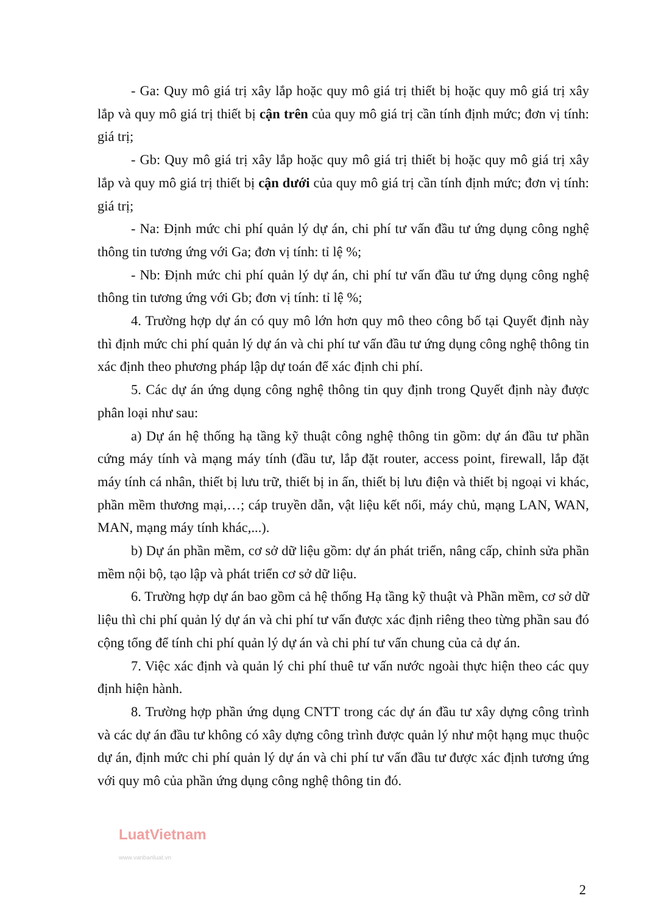- Ga: Quy mô giá trị xây lắp hoặc quy mô giá trị thiết bị hoặc quy mô giá trị xây lắp và quy mô giá trị thiết bị cận trên của quy mô giá trị cần tính định mức; đơn vị tính: giá trị;
- Gb: Quy mô giá trị xây lắp hoặc quy mô giá trị thiết bị hoặc quy mô giá trị xây lắp và quy mô giá trị thiết bị cận dưới của quy mô giá trị cần tính định mức; đơn vị tính: giá trị;
- Na: Định mức chi phí quản lý dự án, chi phí tư vấn đầu tư ứng dụng công nghệ thông tin tương ứng với Ga; đơn vị tính: tỉ lệ %;
- Nb: Định mức chi phí quản lý dự án, chi phí tư vấn đầu tư ứng dụng công nghệ thông tin tương ứng với Gb; đơn vị tính: tỉ lệ %;
4. Trường hợp dự án có quy mô lớn hơn quy mô theo công bố tại Quyết định này thì định mức chi phí quản lý dự án và chi phí tư vấn đầu tư ứng dụng công nghệ thông tin xác định theo phương pháp lập dự toán để xác định chi phí.
5. Các dự án ứng dụng công nghệ thông tin quy định trong Quyết định này được phân loại như sau:
a) Dự án hệ thống hạ tầng kỹ thuật công nghệ thông tin gồm: dự án đầu tư phần cứng máy tính và mạng máy tính (đầu tư, lắp đặt router, access point, firewall, lắp đặt máy tính cá nhân, thiết bị lưu trữ, thiết bị in ấn, thiết bị lưu điện và thiết bị ngoại vi khác, phần mềm thương mại,…; cáp truyền dẫn, vật liệu kết nối, máy chủ, mạng LAN, WAN, MAN, mạng máy tính khác,...).
b) Dự án phần mềm, cơ sở dữ liệu gồm: dự án phát triển, nâng cấp, chỉnh sửa phần mềm nội bộ, tạo lập và phát triển cơ sở dữ liệu.
6. Trường hợp dự án bao gồm cả hệ thống Hạ tầng kỹ thuật và Phần mềm, cơ sở dữ liệu thì chi phí quản lý dự án và chi phí tư vấn được xác định riêng theo từng phần sau đó cộng tổng để tính chi phí quản lý dự án và chi phí tư vấn chung của cả dự án.
7. Việc xác định và quản lý chi phí thuê tư vấn nước ngoài thực hiện theo các quy định hiện hành.
8. Trường hợp phần ứng dụng CNTT trong các dự án đầu tư xây dựng công trình và các dự án đầu tư không có xây dựng công trình được quản lý như một hạng mục thuộc dự án, định mức chi phí quản lý dự án và chi phí tư vấn đầu tư được xác định tương ứng với quy mô của phần ứng dụng công nghệ thông tin đó.
LuatVietnam
www.vanbanluat.vn
2